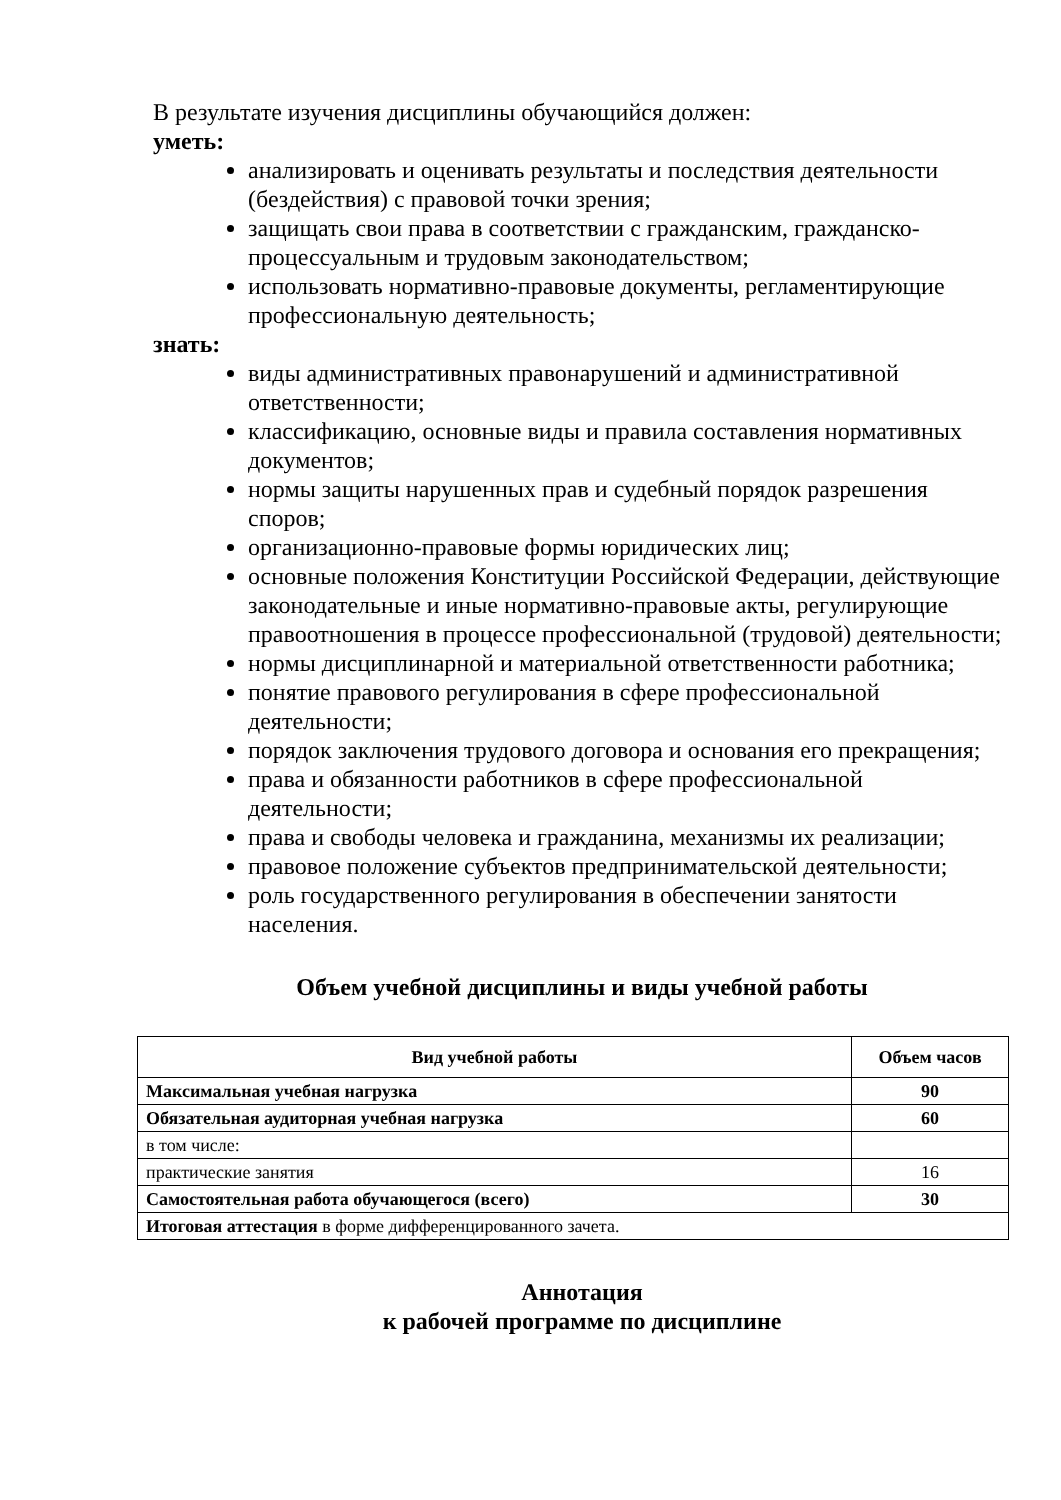В результате изучения дисциплины обучающийся должен:
уметь:
анализировать и оценивать результаты и последствия деятельности (бездействия) с правовой точки зрения;
защищать свои права в соответствии с гражданским, гражданско-процессуальным и трудовым законодательством;
использовать нормативно-правовые документы, регламентирующие профессиональную деятельность;
знать:
виды административных правонарушений и административной ответственности;
классификацию, основные виды и правила составления нормативных документов;
нормы защиты нарушенных прав и судебный порядок разрешения споров;
организационно-правовые формы юридических лиц;
основные положения Конституции Российской Федерации, действующие законодательные и иные нормативно-правовые акты, регулирующие правоотношения в процессе профессиональной (трудовой) деятельности;
нормы дисциплинарной и материальной ответственности работника;
понятие правового регулирования в сфере профессиональной деятельности;
порядок заключения трудового договора и основания его прекращения;
права и обязанности работников в сфере профессиональной деятельности;
права и свободы человека и гражданина, механизмы их реализации;
правовое положение субъектов предпринимательской деятельности;
роль государственного регулирования в обеспечении занятости населения.
Объем учебной дисциплины и виды учебной работы
| Вид учебной работы | Объем часов |
| --- | --- |
| Максимальная учебная нагрузка | 90 |
| Обязательная аудиторная учебная нагрузка | 60 |
| в том числе: | |
| практические занятия | 16 |
| Самостоятельная работа обучающегося (всего) | 30 |
| Итоговая аттестация в форме дифференцированного зачета. | |
Аннотация
к рабочей программе по дисциплине